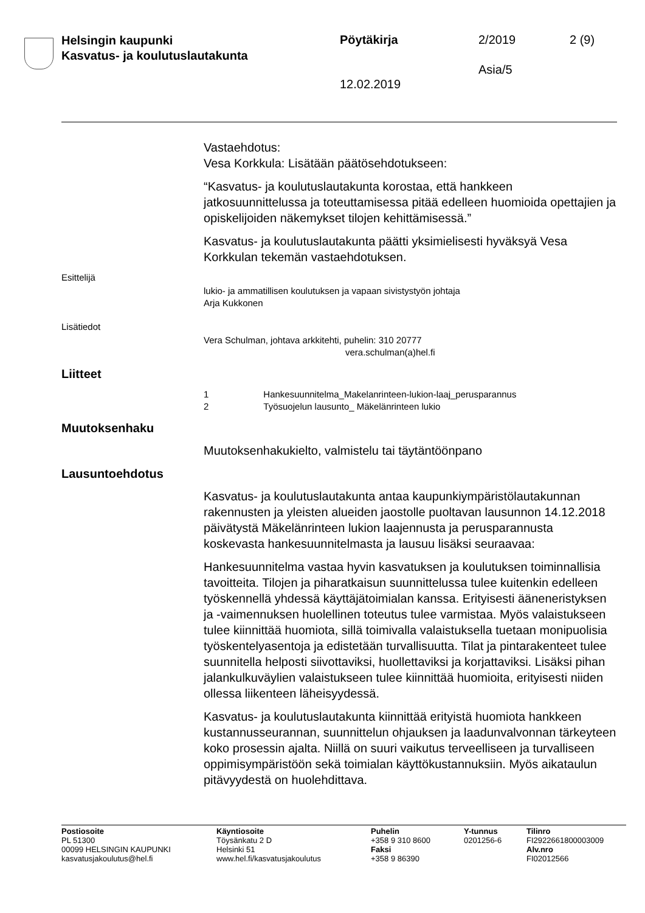Helsingin kaupunki
Kasvatus- ja koulutuslautakunta
Pöytäkirja 2/2019 2 (9)
Asia/5
12.02.2019
Vastaehdotus:
Vesa Korkkula: Lisätään päätösehdotukseen:
“Kasvatus- ja koulutuslautakunta korostaa, että hankkeen jatkosuunnittelussa ja toteuttamisessa pitää edelleen huomioida opettajien ja opiskelijoiden näkemykset tilojen kehittämisessä.”
Kasvatus- ja koulutuslautakunta päätti yksimielisesti hyväksyä Vesa Korkkulan tekemän vastaehdotuksen.
Esittelijä
lukio- ja ammatillisen koulutuksen ja vapaan sivistystyön johtaja
Arja Kukkonen
Lisätiedot
Vera Schulman, johtava arkkitehti, puhelin: 310 20777
vera.schulman(a)hel.fi
Liitteet
1 Hankesuunnitelma_Makelanrinteen-lukion-laaj_perusparannus
2 Työsuojelun lausunto_ Mäkelänrinteen lukio
Muutoksenhaku
Muutoksenhakukielto, valmistelu tai täytäntöönpano
Lausuntoehdotus
Kasvatus- ja koulutuslautakunta antaa kaupunkiympäristölautakunnan rakennusten ja yleisten alueiden jaostolle puoltavan lausunnon 14.12.2018 päivätystä Mäkelänrinteen lukion laajennusta ja perusparannusta koskevasta hankesuunnitelmasta ja lausuu lisäksi seuraavaa:
Hankesuunnitelma vastaa hyvin kasvatuksen ja koulutuksen toiminnallisia tavoitteita. Tilojen ja piharatkaisun suunnittelussa tulee kuitenkin edelleen työskennellä yhdessä käyttäjätoimialan kanssa. Erityisesti ääneneristyksen ja -vaimennuksen huolellinen toteutus tulee varmistaa. Myös valaistukseen tulee kiinnittää huomiota, sillä toimivalla valaistuksella tuetaan monipuolisia työskentelyasentoja ja edistetään turvallisuutta. Tilat ja pintarakenteet tulee suunnitella helposti siivottaviksi, huollettaviksi ja korjattaviksi. Lisäksi pihan jalankulkuväylien valaistukseen tulee kiinnittää huomioita, erityisesti niiden ollessa liikenteen läheisyydessä.
Kasvatus- ja koulutuslautakunta kiinnittää erityistä huomiota hankkeen kustannusseurannan, suunnittelun ohjauksen ja laadunvalvonnan tärkeyteen koko prosessin ajalta. Niillä on suuri vaikutus terveelliseen ja turvalliseen oppimisympäristöön sekä toimialan käyttökustannuksiin. Myös aikataulun pitävyydestä on huolehdittava.
Postiosoite
PL 51300
00099 HELSINGIN KAUPUNKI
kasvatusjakoulutus@hel.fi
Käyntiosoite
Töysänkatu 2 D
Helsinki 51
www.hel.fi/kasvatusjakoulutus
Puhelin
+358 9 310 8600
Faksi
+358 9 86390
Y-tunnus
0201256-6
Tilinro
FI2922661800003009
Alv.nro
FI02012566